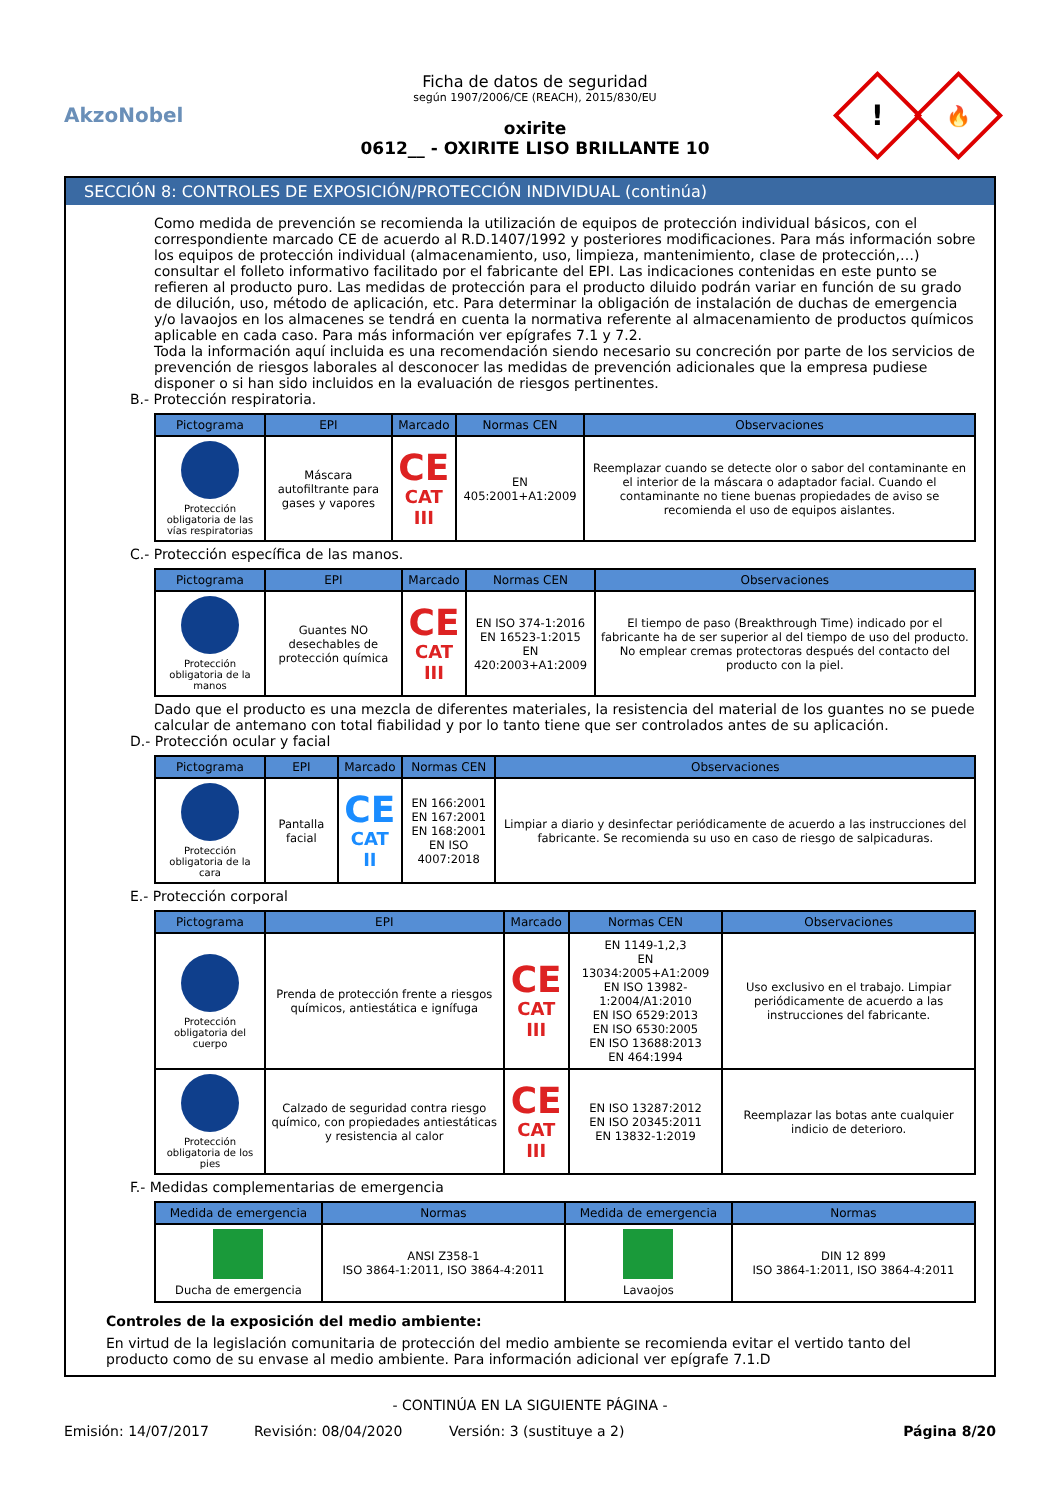AkzoNobel
Ficha de datos de seguridad
según 1907/2006/CE (REACH), 2015/830/EU
oxirite
0612__ - OXIRITE LISO BRILLANTE 10
!
🔥
SECCIÓN 8: CONTROLES DE EXPOSICIÓN/PROTECCIÓN INDIVIDUAL (continúa)
Como medida de prevención se recomienda la utilización de equipos de protección individual básicos, con el correspondiente marcado CE de acuerdo al R.D.1407/1992 y posteriores modificaciones. Para más información sobre los equipos de protección individual (almacenamiento, uso, limpieza, mantenimiento, clase de protección,…) consultar el folleto informativo facilitado por el fabricante del EPI. Las indicaciones contenidas en este punto se refieren al producto puro. Las medidas de protección para el producto diluido podrán variar en función de su grado de dilución, uso, método de aplicación, etc. Para determinar la obligación de instalación de duchas de emergencia y/o lavaojos en los almacenes se tendrá en cuenta la normativa referente al almacenamiento de productos químicos aplicable en cada caso. Para más información ver epígrafes 7.1 y 7.2.
Toda la información aquí incluida es una recomendación siendo necesario su concreción por parte de los servicios de prevención de riesgos laborales al desconocer las medidas de prevención adicionales que la empresa pudiese disponer o si han sido incluidos en la evaluación de riesgos pertinentes.
B.- Protección respiratoria.
| Pictograma | EPI | Marcado | Normas CEN | Observaciones |
| --- | --- | --- | --- | --- |
| Protección obligatoria de las vías respiratorias | Máscara autofiltrante para gases y vapores | CE CAT III | EN 405:2001+A1:2009 | Reemplazar cuando se detecte olor o sabor del contaminante en el interior de la máscara o adaptador facial. Cuando el contaminante no tiene buenas propiedades de aviso se recomienda el uso de equipos aislantes. |
C.- Protección específica de las manos.
| Pictograma | EPI | Marcado | Normas CEN | Observaciones |
| --- | --- | --- | --- | --- |
| Protección obligatoria de la manos | Guantes NO desechables de protección química | CE CAT III | EN ISO 374-1:2016 EN 16523-1:2015 EN 420:2003+A1:2009 | El tiempo de paso (Breakthrough Time) indicado por el fabricante ha de ser superior al del tiempo de uso del producto. No emplear cremas protectoras después del contacto del producto con la piel. |
Dado que el producto es una mezcla de diferentes materiales, la resistencia del material de los guantes no se puede calcular de antemano con total fiabilidad y por lo tanto tiene que ser controlados antes de su aplicación.
D.- Protección ocular y facial
| Pictograma | EPI | Marcado | Normas CEN | Observaciones |
| --- | --- | --- | --- | --- |
| Protección obligatoria de la cara | Pantalla facial | CE CAT II | EN 166:2001 EN 167:2001 EN 168:2001 EN ISO 4007:2018 | Limpiar a diario y desinfectar periódicamente de acuerdo a las instrucciones del fabricante. Se recomienda su uso en caso de riesgo de salpicaduras. |
E.- Protección corporal
| Pictograma | EPI | Marcado | Normas CEN | Observaciones |
| --- | --- | --- | --- | --- |
| Protección obligatoria del cuerpo | Prenda de protección frente a riesgos químicos, antiestática e ignífuga | CE CAT III | EN 1149-1,2,3 EN 13034:2005+A1:2009 EN ISO 13982-1:2004/A1:2010 EN ISO 6529:2013 EN ISO 6530:2005 EN ISO 13688:2013 EN 464:1994 | Uso exclusivo en el trabajo. Limpiar periódicamente de acuerdo a las instrucciones del fabricante. |
| Protección obligatoria de los pies | Calzado de seguridad contra riesgo químico, con propiedades antiestáticas y resistencia al calor | CE CAT III | EN ISO 13287:2012 EN ISO 20345:2011 EN 13832-1:2019 | Reemplazar las botas ante cualquier indicio de deterioro. |
F.- Medidas complementarias de emergencia
| Medida de emergencia | Normas | Medida de emergencia | Normas |
| --- | --- | --- | --- |
| Ducha de emergencia | ANSI Z358-1 ISO 3864-1:2011, ISO 3864-4:2011 | Lavaojos | DIN 12 899 ISO 3864-1:2011, ISO 3864-4:2011 |
Controles de la exposición del medio ambiente:
En virtud de la legislación comunitaria de protección del medio ambiente se recomienda evitar el vertido tanto del producto como de su envase al medio ambiente. Para información adicional ver epígrafe 7.1.D
- CONTINÚA EN LA SIGUIENTE PÁGINA -
Emisión: 14/07/2017 Revisión: 08/04/2020 Versión: 3 (sustituye a 2) Página 8/20